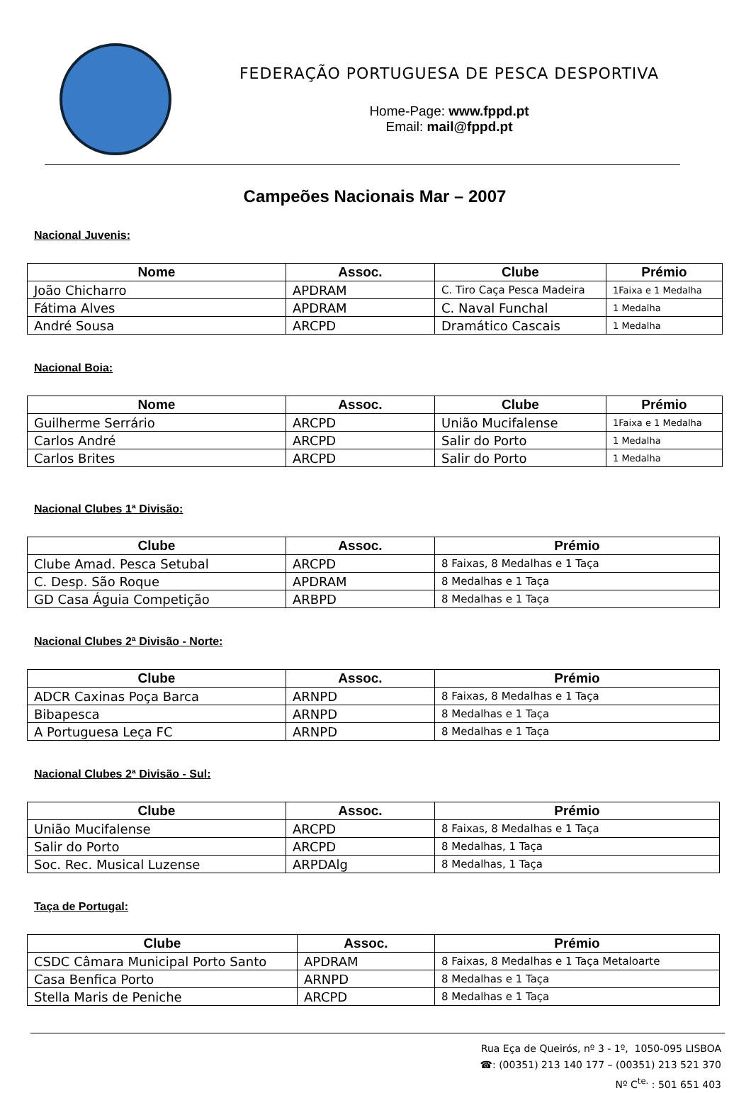FEDERAÇÃO PORTUGUESA DE PESCA DESPORTIVA
Home-Page: www.fppd.pt
Email: mail@fppd.pt
Campeões Nacionais Mar – 2007
Nacional Juvenis:
| Nome | Assoc. | Clube | Prémio |
| --- | --- | --- | --- |
| João Chicharro | APDRAM | C. Tiro Caça Pesca Madeira | 1Faixa e 1 Medalha |
| Fátima Alves | APDRAM | C. Naval Funchal | 1 Medalha |
| André Sousa | ARCPD | Dramático Cascais | 1 Medalha |
Nacional Boia:
| Nome | Assoc. | Clube | Prémio |
| --- | --- | --- | --- |
| Guilherme Serrário | ARCPD | União Mucifalense | 1Faixa e 1 Medalha |
| Carlos André | ARCPD | Salir do Porto | 1 Medalha |
| Carlos Brites | ARCPD | Salir do Porto | 1 Medalha |
Nacional Clubes 1ª Divisão:
| Clube | Assoc. | Prémio |
| --- | --- | --- |
| Clube Amad. Pesca Setubal | ARCPD | 8 Faixas, 8 Medalhas e 1 Taça |
| C. Desp. São Roque | APDRAM | 8 Medalhas e 1 Taça |
| GD Casa Águia Competição | ARBPD | 8 Medalhas e 1 Taça |
Nacional Clubes 2ª Divisão - Norte:
| Clube | Assoc. | Prémio |
| --- | --- | --- |
| ADCR Caxinas Poça Barca | ARNPD | 8 Faixas, 8 Medalhas e 1 Taça |
| Bibapesca | ARNPD | 8 Medalhas e 1 Taça |
| A Portuguesa Leça FC | ARNPD | 8 Medalhas e 1 Taça |
Nacional Clubes 2ª Divisão - Sul:
| Clube | Assoc. | Prémio |
| --- | --- | --- |
| União Mucifalense | ARCPD | 8 Faixas, 8 Medalhas e 1 Taça |
| Salir do Porto | ARCPD | 8 Medalhas, 1 Taça |
| Soc. Rec. Musical Luzense | ARPDAlg | 8 Medalhas, 1 Taça |
Taça de Portugal:
| Clube | Assoc. | Prémio |
| --- | --- | --- |
| CSDC Câmara Municipal Porto Santo | APDRAM | 8 Faixas, 8 Medalhas e 1 Taça Metaloarte |
| Casa Benfica Porto | ARNPD | 8 Medalhas e 1 Taça |
| Stella Maris de Peniche | ARCPD | 8 Medalhas e 1 Taça |
Rua Eça de Queirós, nº 3 - 1º, 1050-095 LISBOA
☎: (00351) 213 140 177 – (00351) 213 521 370
Nº C<sup>te.</sup> : 501 651 403